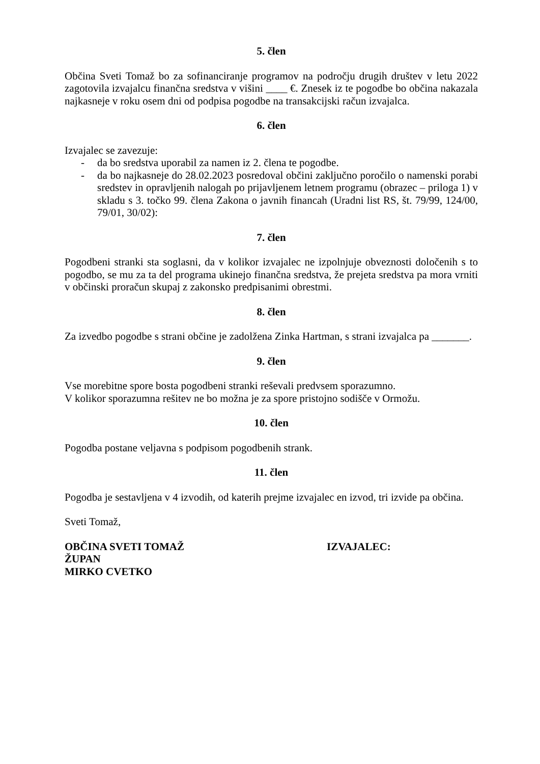5. člen
Občina Sveti Tomaž bo za sofinanciranje programov na področju drugih društev v letu 2022 zagotovila izvajalcu finančna sredstva v višini ____ €. Znesek iz te pogodbe bo občina nakazala najkasneje v roku osem dni od podpisa pogodbe na transakcijski račun izvajalca.
6. člen
Izvajalec se zavezuje:
- da bo sredstva uporabil za namen iz 2. člena te pogodbe.
- da bo najkasneje do 28.02.2023 posredoval občini zaključno poročilo o namenski porabi sredstev in opravljenih nalogah po prijavljenem letnem programu (obrazec – priloga 1) v skladu s 3. točko 99. člena Zakona o javnih financah (Uradni list RS, št. 79/99, 124/00, 79/01, 30/02):
7. člen
Pogodbeni stranki sta soglasni, da v kolikor izvajalec ne izpolnjuje obveznosti določenih s to pogodbo, se mu za ta del programa ukinejo finančna sredstva, že prejeta sredstva pa mora vrniti v občinski proračun skupaj z zakonsko predpisanimi obrestmi.
8. člen
Za izvedbo pogodbe s strani občine je zadolžena Zinka Hartman, s strani izvajalca pa _______.
9. člen
Vse morebitne spore bosta pogodbeni stranki reševali predvsem sporazumno.
V kolikor sporazumna rešitev ne bo možna je za spore pristojno sodišče v Ormožu.
10. člen
Pogodba postane veljavna s podpisom pogodbenih strank.
11. člen
Pogodba je sestavljena v 4 izvodih, od katerih prejme izvajalec en izvod, tri izvide pa občina.
Sveti Tomaž,
OBČINA SVETI TOMAŽ
ŽUPAN
MIRKO CVETKO
IZVAJALEC: